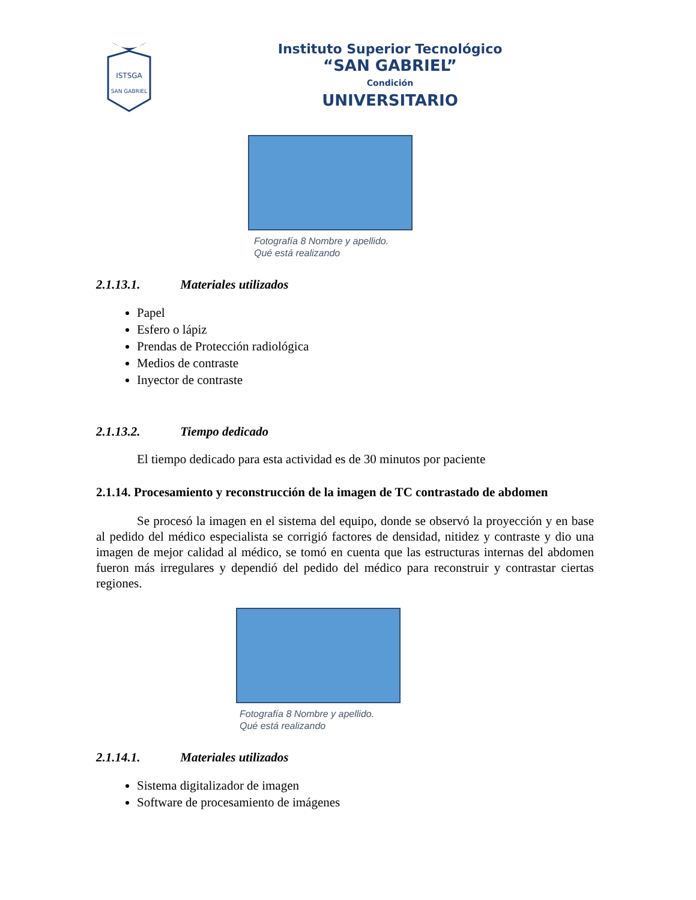ISTSGA
SAN GABRIEL
Instituto Superior Tecnológico
“SAN GABRIEL”
Condición
UNIVERSITARIO
Fotografía 8 Nombre y apellido.
Qué está realizando
2.1.13.1. Materiales utilizados
Papel
Esfero o lápiz
Prendas de Protección radiológica
Medios de contraste
Inyector de contraste
2.1.13.2. Tiempo dedicado
El tiempo dedicado para esta actividad es de 30 minutos por paciente
2.1.14. Procesamiento y reconstrucción de la imagen de TC contrastado de abdomen
Se procesó la imagen en el sistema del equipo, donde se observó la proyección y en base al pedido del médico especialista se corrigió factores de densidad, nitidez y contraste y dio una imagen de mejor calidad al médico, se tomó en cuenta que las estructuras internas del abdomen fueron más irregulares y dependió del pedido del médico para reconstruir y contrastar ciertas regiones.
Fotografía 8 Nombre y apellido.
Qué está realizando
2.1.14.1. Materiales utilizados
Sistema digitalizador de imagen
Software de procesamiento de imágenes